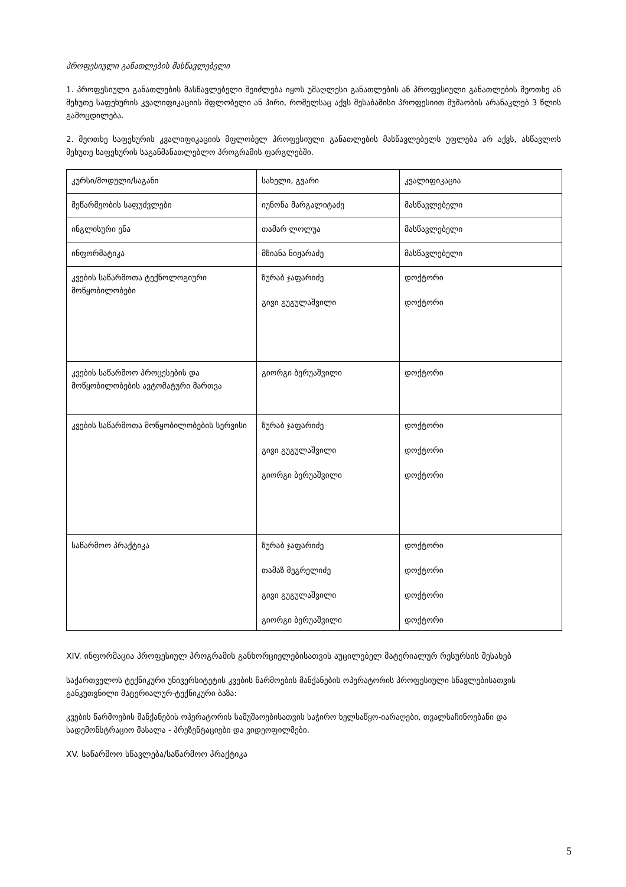პროფესიული განათლების მასწავლებელი
1. პროფესიული განათლების მასწავლებელი შეიძლება იყოს უმაღლესი განათლების ან პროფესიული განათლების მეოთხე ან მეხუთე საფეხურის კვალიფიკაციის მფლობელი ან პირი, რომელსაც აქვს შესაბამისი პროფესიით მუშაობის არანაკლებ 3 წლის გამოცდილება.
2. მეოთხე საფეხურის კვალიფიკაციის მფლობელ პროფესიული განათლების მასწავლებელს უფლება არ აქვს, ასწავლოს მეხუთე საფეხურის საგანმანათლებლო პროგრამის ფარგლებში.
| კურსი/მოდული/საგანი | სახელი, გვარი | კვალიფიკაცია |
| --- | --- | --- |
| მეწარმეობის საფუძვლები | იუნონა მარგალიტაძე | მასწავლებელი |
| ინგლისური ენა | თამარ ლოლუა | მასწავლებელი |
| ინფორმატიკა | მზიანა ნიჟარაძე | მასწავლებელი |
| კვების საწარმოთა ტექნოლოგიური მოწყობილობები | ზურაბ ჯაფარიძე გივი გუგულაშვილი | დოქტორი დოქტორი |
| კვების საწარმოო პროცესების და მოწყობილობების ავტომატური მართვა | გიორგი ბერუაშვილი | დოქტორი |
| კვების საწარმოთა მოწყობილობების სერვისი | ზურაბ ჯაფარიძე გივი გუგულაშვილი გიორგი ბერუაშვილი | დოქტორი დოქტორი დოქტორი |
| საწარმოო პრაქტიკა | ზურაბ ჯაფარიძე თამაზ მეგრელიძე გივი გუგულაშვილი გიორგი ბერუაშვილი | დოქტორი დოქტორი დოქტორი დოქტორი |
XIV. ინფორმაცია პროფესიულ პროგრამის განხორციელებისათვის აუცილებელ მატერიალურ რესურსის შესახებ
საქართველოს ტექნიკური უნივერსიტეტის კვების წარმოების მანქანების ოპერატორის პროფესიული სწავლებისათვის განკუთვნილი მატერიალურ-ტექნიკური ბაზა:
კვების წარმოების მანქანების ოპერატორის სამუშაოებისათვის საჭირო ხელსაწყო-იარაღები, თვალსაჩინოებანი და სადემონსტრაციო მასალა - პრეზენტაციები და ვიდეოფილმები.
XV. საწარმოო სწავლება/საწარმოო პრაქტიკა
5